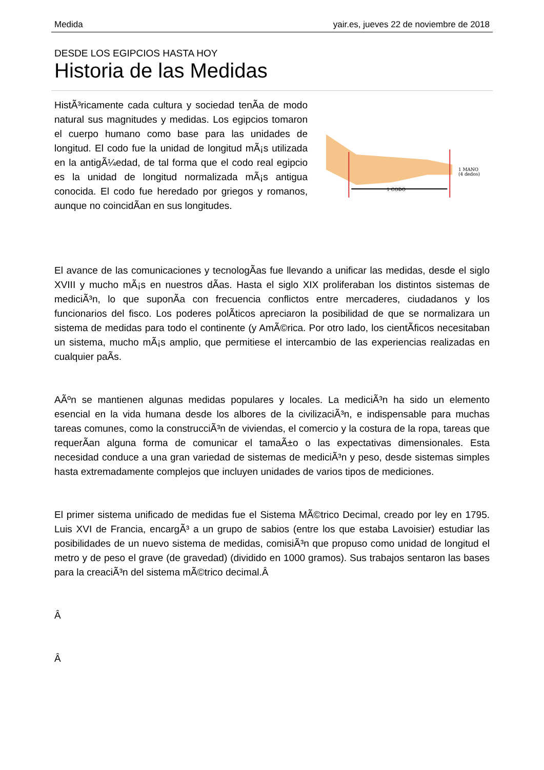Medida yair.es, jueves 22 de noviembre de 2018
DESDE LOS EGIPCIOS HASTA HOY
Historia de las Medidas
HistÃ³ricamente cada cultura y sociedad tenÃ­a de modo natural sus magnitudes y medidas. Los egipcios tomaron el cuerpo humano como base para las unidades de longitud. El codo fue la unidad de longitud mÃ¡s utilizada en la antigÃ¼edad, de tal forma que el codo real egipcio es la unidad de longitud normalizada mÃ¡s antigua conocida. El codo fue heredado por griegos y romanos, aunque no coincidÃ­an en sus longitudes.
1 CODO
1 MANO
(4 dedos)
El avance de las comunicaciones y tecnologÃ­as fue llevando a unificar las medidas, desde el siglo XVIII y mucho mÃ¡s en nuestros dÃ­as. Hasta el siglo XIX proliferaban los distintos sistemas de mediciÃ³n, lo que suponÃ­a con frecuencia conflictos entre mercaderes, ciudadanos y los funcionarios del fisco. Los poderes polÃ­ticos apreciaron la posibilidad de que se normalizara un sistema de medidas para todo el continente (y AmÃ©rica. Por otro lado, los cientÃ­ficos necesitaban un sistema, mucho mÃ¡s amplio, que permitiese el intercambio de las experiencias realizadas en cualquier paÃ­s.
AÃºn se mantienen algunas medidas populares y locales. La mediciÃ³n ha sido un elemento esencial en la vida humana desde los albores de la civilizaciÃ³n, e indispensable para muchas tareas comunes, como la construcciÃ³n de viviendas, el comercio y la costura de la ropa, tareas que requerÃ­an alguna forma de comunicar el tamaÃ±o o las expectativas dimensionales. Esta necesidad conduce a una gran variedad de sistemas de mediciÃ³n y peso, desde sistemas simples hasta extremadamente complejos que incluyen unidades de varios tipos de mediciones.
El primer sistema unificado de medidas fue el Sistema MÃ©trico Decimal, creado por ley en 1795. Luis XVI de Francia, encargÃ³ a un grupo de sabios (entre los que estaba Lavoisier) estudiar las posibilidades de un nuevo sistema de medidas, comisiÃ³n que propuso como unidad de longitud el metro y de peso el grave (de gravedad) (dividido en 1000 gramos). Sus trabajos sentaron las bases para la creaciÃ³n del sistema mÃ©trico decimal.Â
Â
Â